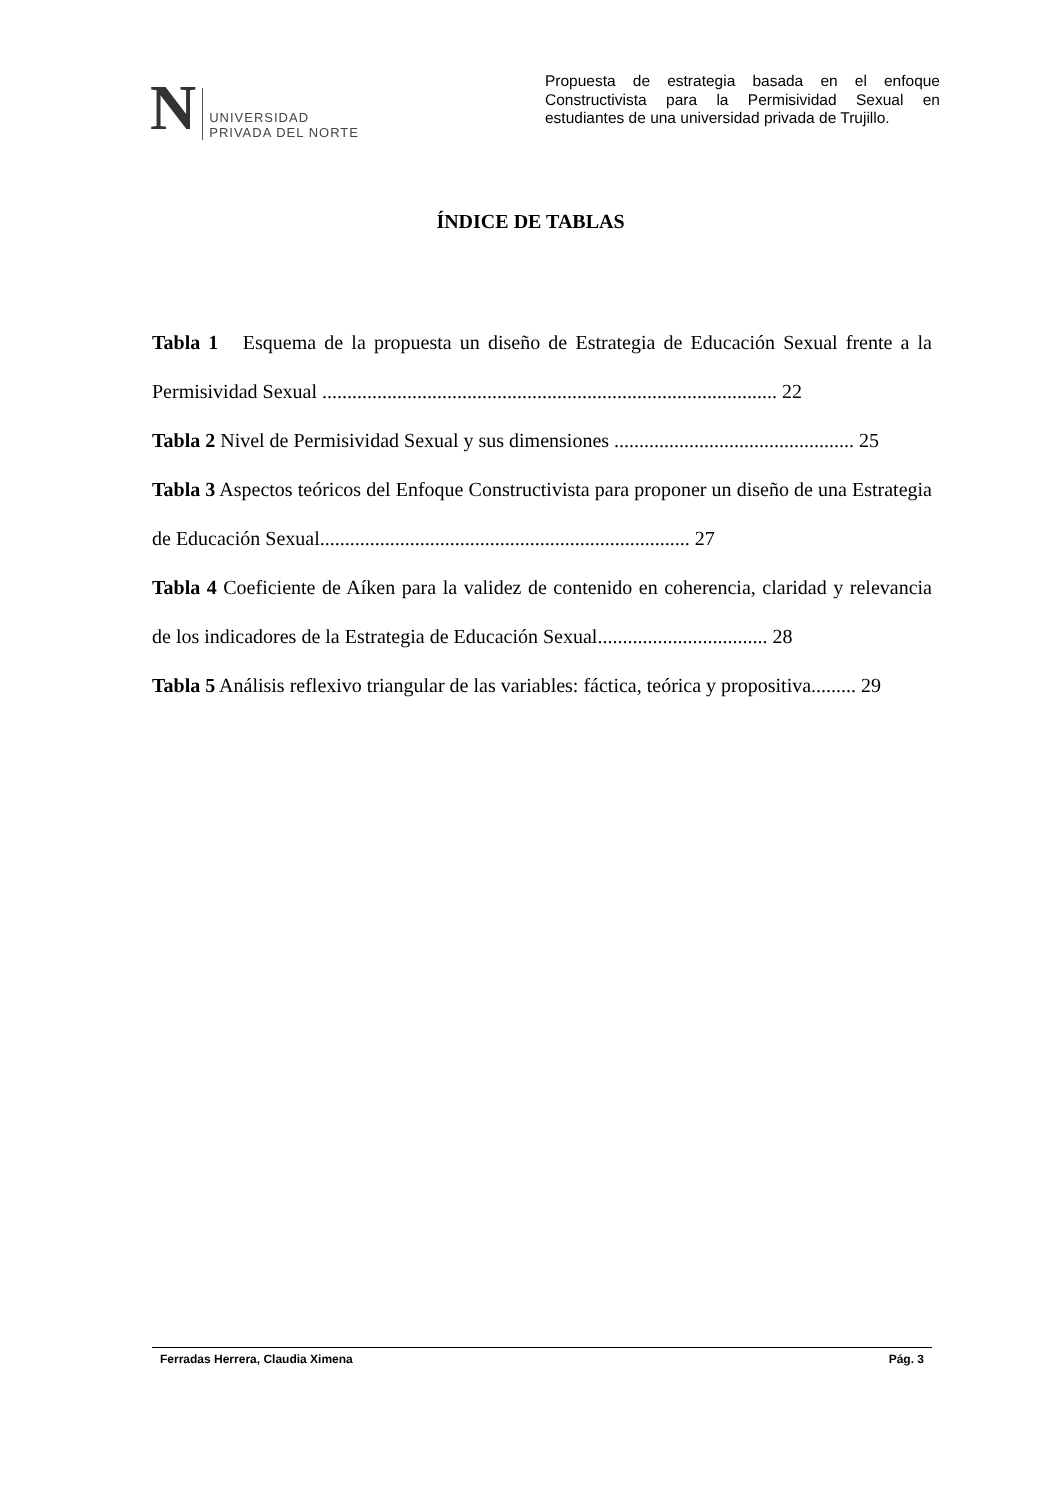N
UNIVERSIDAD
PRIVADA DEL NORTE
Propuesta de estrategia basada en el enfoque Constructivista para la Permisividad Sexual en estudiantes de una universidad privada de Trujillo.
ÍNDICE DE TABLAS
Tabla 1 Esquema de la propuesta un diseño de Estrategia de Educación Sexual frente a la Permisividad Sexual ........................................................................................... 22
Tabla 2 Nivel de Permisividad Sexual y sus dimensiones ................................................ 25
Tabla 3 Aspectos teóricos del Enfoque Constructivista para proponer un diseño de una Estrategia de Educación Sexual.......................................................................... 27
Tabla 4 Coeficiente de Aíken para la validez de contenido en coherencia, claridad y relevancia de los indicadores de la Estrategia de Educación Sexual.................................. 28
Tabla 5 Análisis reflexivo triangular de las variables: fáctica, teórica y propositiva......... 29
Ferradas Herrera, Claudia Ximena Pág. 3